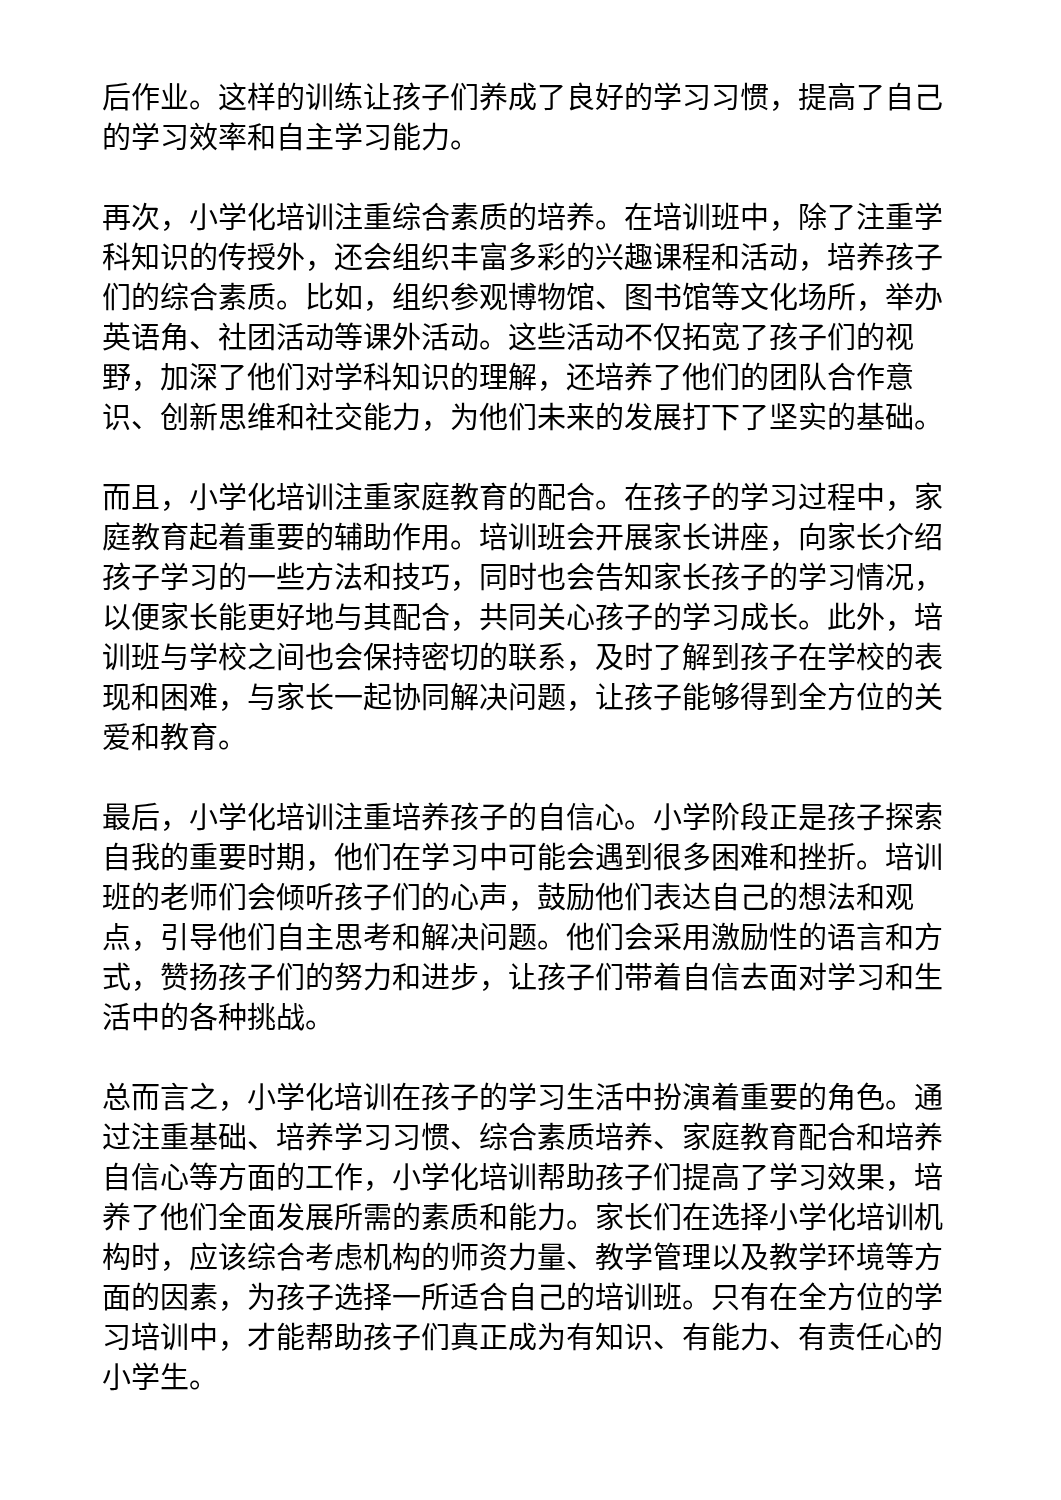后作业。这样的训练让孩子们养成了良好的学习习惯，提高了自己的学习效率和自主学习能力。
再次，小学化培训注重综合素质的培养。在培训班中，除了注重学科知识的传授外，还会组织丰富多彩的兴趣课程和活动，培养孩子们的综合素质。比如，组织参观博物馆、图书馆等文化场所，举办英语角、社团活动等课外活动。这些活动不仅拓宽了孩子们的视野，加深了他们对学科知识的理解，还培养了他们的团队合作意识、创新思维和社交能力，为他们未来的发展打下了坚实的基础。
而且，小学化培训注重家庭教育的配合。在孩子的学习过程中，家庭教育起着重要的辅助作用。培训班会开展家长讲座，向家长介绍孩子学习的一些方法和技巧，同时也会告知家长孩子的学习情况，以便家长能更好地与其配合，共同关心孩子的学习成长。此外，培训班与学校之间也会保持密切的联系，及时了解到孩子在学校的表现和困难，与家长一起协同解决问题，让孩子能够得到全方位的关爱和教育。
最后，小学化培训注重培养孩子的自信心。小学阶段正是孩子探索自我的重要时期，他们在学习中可能会遇到很多困难和挫折。培训班的老师们会倾听孩子们的心声，鼓励他们表达自己的想法和观点，引导他们自主思考和解决问题。他们会采用激励性的语言和方式，赞扬孩子们的努力和进步，让孩子们带着自信去面对学习和生活中的各种挑战。
总而言之，小学化培训在孩子的学习生活中扮演着重要的角色。通过注重基础、培养学习习惯、综合素质培养、家庭教育配合和培养自信心等方面的工作，小学化培训帮助孩子们提高了学习效果，培养了他们全面发展所需的素质和能力。家长们在选择小学化培训机构时，应该综合考虑机构的师资力量、教学管理以及教学环境等方面的因素，为孩子选择一所适合自己的培训班。只有在全方位的学习培训中，才能帮助孩子们真正成为有知识、有能力、有责任心的小学生。